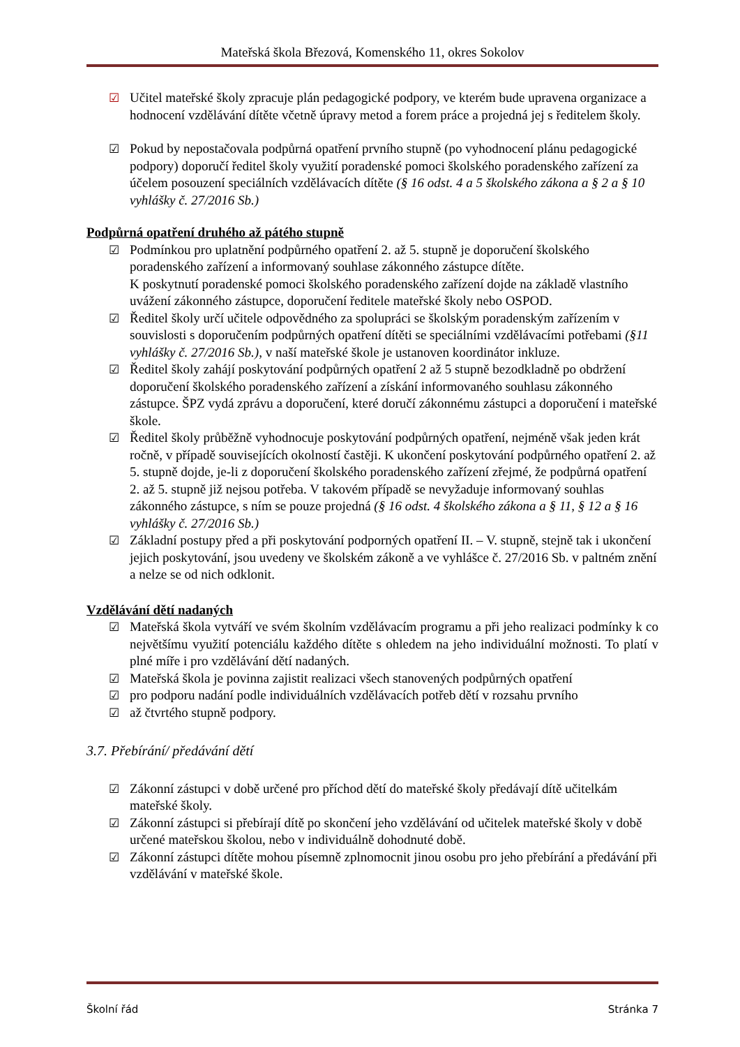Mateřská škola Březová, Komenského 11, okres Sokolov
☑ Učitel mateřské školy zpracuje plán pedagogické podpory, ve kterém bude upravena organizace a hodnocení vzdělávání dítěte včetně úpravy metod a forem práce a projedná jej s ředitelem školy.
☑ Pokud by nepostačovala podpůrná opatření prvního stupně (po vyhodnocení plánu pedagogické podpory) doporučí ředitel školy využití poradenské pomoci školského poradenského zařízení za účelem posouzení speciálních vzdělávacích dítěte (§ 16 odst. 4 a 5 školského zákona a § 2 a § 10 vyhlášky č. 27/2016 Sb.)
Podpůrná opatření druhého až pátého stupně
☑ Podmínkou pro uplatnění podpůrného opatření 2. až 5. stupně je doporučení školského poradenského zařízení a informovaný souhlase zákonného zástupce dítěte.
K poskytnutí poradenské pomoci školského poradenského zařízení dojde na základě vlastního uvážení zákonného zástupce, doporučení ředitele mateřské školy nebo OSPOD.
☑ Ředitel školy určí učitele odpovědného za spolupráci se školským poradenským zařízením v souvislosti s doporučením podpůrných opatření dítěti se speciálními vzdělávacími potřebami (§11 vyhlášky č. 27/2016 Sb.), v naší mateřské škole je ustanoven koordinátor inkluze.
☑ Ředitel školy zahájí poskytování podpůrných opatření 2 až 5 stupně bezodkladně po obdržení doporučení školského poradenského zařízení a získání informovaného souhlasu zákonného zástupce. ŠPZ vydá zprávu a doporučení, které doručí zákonnému zástupci a doporučení i mateřské škole.
☑ Ředitel školy průběžně vyhodnocuje poskytování podpůrných opatření, nejméně však jeden krát ročně, v případě souvisejících okolností častěji. K ukončení poskytování podpůrného opatření 2. až 5. stupně dojde, je-li z doporučení školského poradenského zařízení zřejmé, že podpůrná opatření 2. až 5. stupně již nejsou potřeba. V takovém případě se nevyžaduje informovaný souhlas zákonného zástupce, s ním se pouze projedná (§ 16 odst. 4 školského zákona a § 11, § 12 a § 16 vyhlášky č. 27/2016 Sb.)
☑ Základní postupy před a při poskytování podporných opatření II. – V. stupně, stejně tak i ukončení jejich poskytování, jsou uvedeny ve školském zákoně a ve vyhlášce č. 27/2016 Sb. v paltném znění a nelze se od nich odklonit.
Vzdělávání dětí nadaných
☑ Mateřská škola vytváří ve svém školním vzdělávacím programu a při jeho realizaci podmínky k co největšímu využití potenciálu každého dítěte s ohledem na jeho individuální možnosti. To platí v plné míře i pro vzdělávání dětí nadaných.
☑ Mateřská škola je povinna zajistit realizaci všech stanovených podpůrných opatření
☑ pro podporu nadání podle individuálních vzdělávacích potřeb dětí v rozsahu prvního
☑ až čtvrtého stupně podpory.
3.7. Přebírání/ předávání dětí
☑ Zákonní zástupci v době určené pro příchod dětí do mateřské školy předávají dítě učitelkám mateřské školy.
☑ Zákonní zástupci si přebírají dítě po skončení jeho vzdělávání od učitelek mateřské školy v době určené mateřskou školou, nebo v individuálně dohodnuté době.
☑ Zákonní zástupci dítěte mohou písemně zplnomocnit jinou osobu pro jeho přebírání a předávání při vzdělávání v mateřské škole.
Školní řád Stránka 7